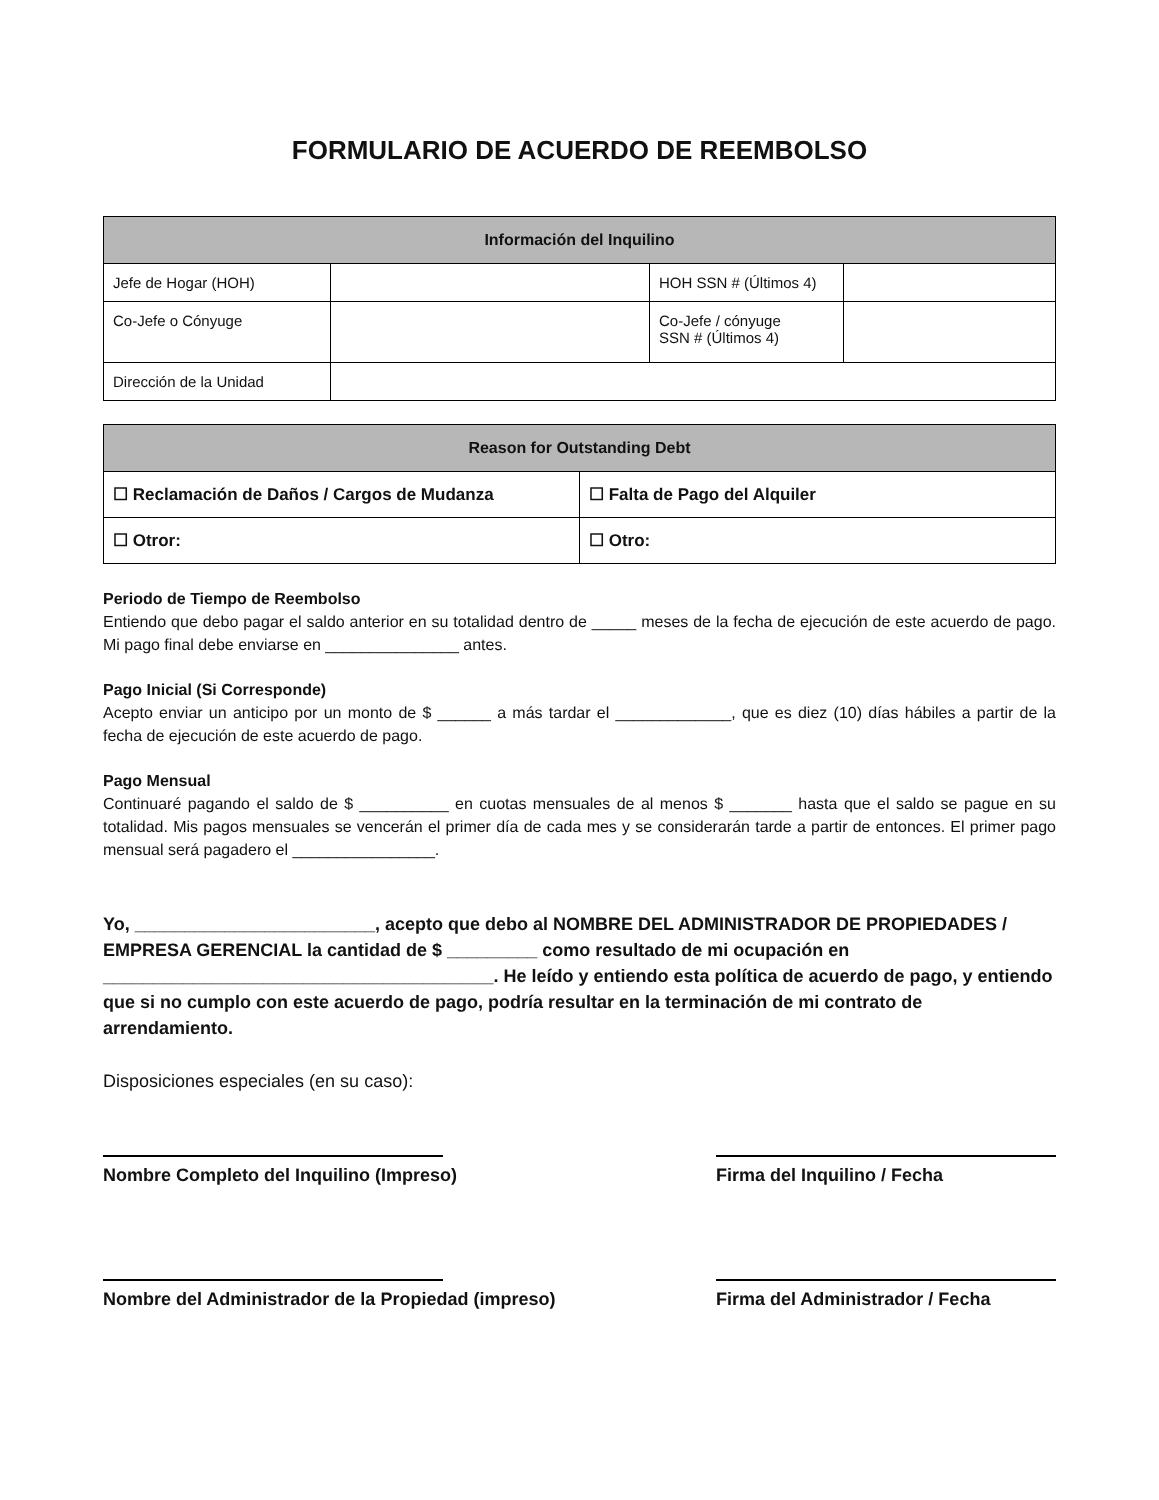FORMULARIO DE ACUERDO DE REEMBOLSO
| Información del Inquilino | | | |
| --- | --- | --- | --- |
| Jefe de Hogar (HOH) | | HOH SSN # (Últimos 4) | |
| Co-Jefe o Cónyuge | | Co-Jefe / cónyuge SSN # (Últimos 4) | |
| Dirección de la Unidad | | | |
| Reason for Outstanding Debt | |
| --- | --- |
| ☐ Reclamación de Daños / Cargos de Mudanza | ☐ Falta de Pago del Alquiler |
| ☐ Otror: | ☐ Otro: |
Periodo de Tiempo de Reembolso
Entiendo que debo pagar el saldo anterior en su totalidad dentro de _____ meses de la fecha de ejecución de este acuerdo de pago. Mi pago final debe enviarse en _______________ antes.
Pago Inicial (Si Corresponde)
Acepto enviar un anticipo por un monto de $ ______ a más tardar el _____________, que es diez (10) días hábiles a partir de la fecha de ejecución de este acuerdo de pago.
Pago Mensual
Continuaré pagando el saldo de $ __________ en cuotas mensuales de al menos $ _______ hasta que el saldo se pague en su totalidad. Mis pagos mensuales se vencerán el primer día de cada mes y se considerarán tarde a partir de entonces. El primer pago mensual será pagadero el ________________.
Yo, ________________________, acepto que debo al NOMBRE DEL ADMINISTRADOR DE PROPIEDADES / EMPRESA GERENCIAL la cantidad de $ _________ como resultado de mi ocupación en _______________________________________. He leído y entiendo esta política de acuerdo de pago, y entiendo que si no cumplo con este acuerdo de pago, podría resultar en la terminación de mi contrato de arrendamiento.
Disposiciones especiales (en su caso):
Nombre Completo del Inquilino (Impreso) Firma del Inquilino / Fecha
Nombre del Administrador de la Propiedad (impreso)
Firma del Administrador / Fecha